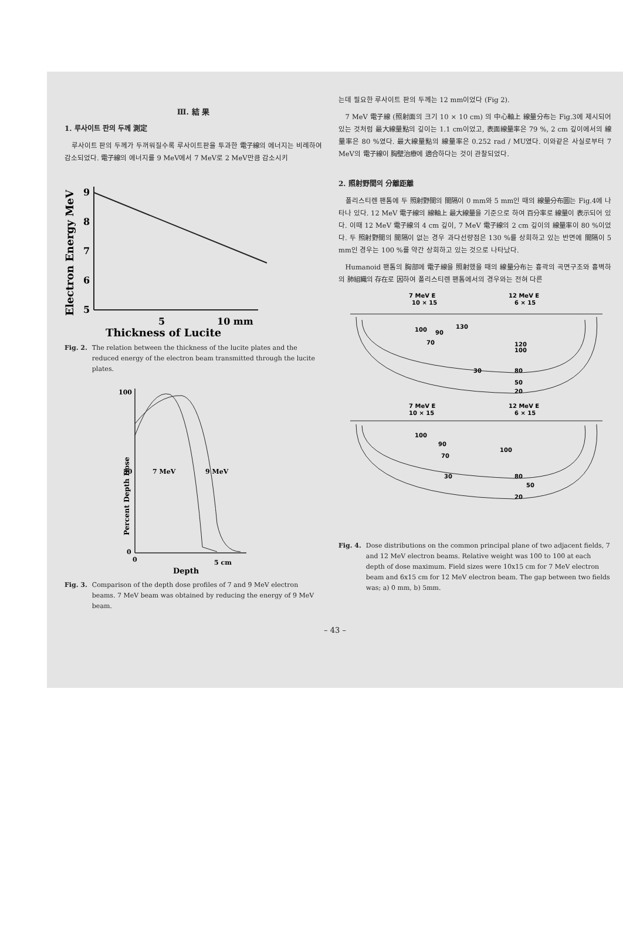Ⅲ. 結 果
1. 루사이트 판의 두께 測定
루사이트 판의 두께가 두꺼워질수록 루사이트판을 투과한 電子線의 에너지는 비례하여 감소되었다. 電子線의 에너지를 9 MeV에서 7 MeV로 2 MeV만큼 감소시키
Electron Energy MeV
9
8
7
6
5
5
10 mm
Thickness of Lucite
Fig. 2. The relation between the thickness of the lucite plates and the reduced energy of the electron beam transmitted through the lucite plates.
Percent Depth Dose
100
50
0
7 MeV
9 MeV
0
5 cm
Depth
Fig. 3. Comparison of the depth dose profiles of 7 and 9 MeV electron beams. 7 MeV beam was obtained by reducing the energy of 9 MeV beam.
는데 필요한 루사이트 판의 두께는 12 mm이었다 (Fig 2).
7 MeV 電子線 (照射面의 크기 10 × 10 cm) 의 中心軸上 線量分布는 Fig.3에 제시되어 있는 것처럼 最大線量點의 깊이는 1.1 cm이었고, 表面線量率은 79 %, 2 cm 깊이에서의 線量率은 80 %였다. 最大線量點의 線量率은 0.252 rad / MU였다. 이와같은 사실로부터 7 MeV의 電子線이 胸壁治療에 適合하다는 것이 관찰되었다.
2. 照射野間의 分離距離
폴리스티렌 팬톰에 두 照射野間의 間隔이 0 mm와 5 mm인 때의 線量分布圖는 Fig.4에 나타나 있다. 12 MeV 電子線의 線軸上 最大線量을 기준으로 하여 百分率로 線量이 表示되어 있다. 이때 12 MeV 電子線의 4 cm 깊이, 7 MeV 電子線의 2 cm 깊이의 線量率이 80 %이었다. 두 照射野間의 間隔이 없는 경우 과다선량점은 130 %를 상회하고 있는 반면에 間隔이 5 mm인 경우는 100 %를 약간 상회하고 있는 것으로 나타났다.
Humanoid 팬톰의 胸部에 電子線을 照射했을 때의 線量分布는 흉곽의 곡면구조와 흉벽하의 肺組織의 存在로 因하여 폴리스티렌 팬톰에서의 경우와는 전혀 다른
7 MeV E
10 × 15
12 MeV E
6 × 15
100
90
130
70
120
100
30
80
50
20
7 MeV E
10 × 15
12 MeV E
6 × 15
100
90
100
70
30
80
50
20
Fig. 4. Dose distributions on the common principal plane of two adjacent fields, 7 and 12 MeV electron beams. Relative weight was 100 to 100 at each depth of dose maximum. Field sizes were 10x15 cm for 7 MeV electron beam and 6x15 cm for 12 MeV electron beam. The gap between two fields was; a) 0 mm, b) 5mm.
– 43 –